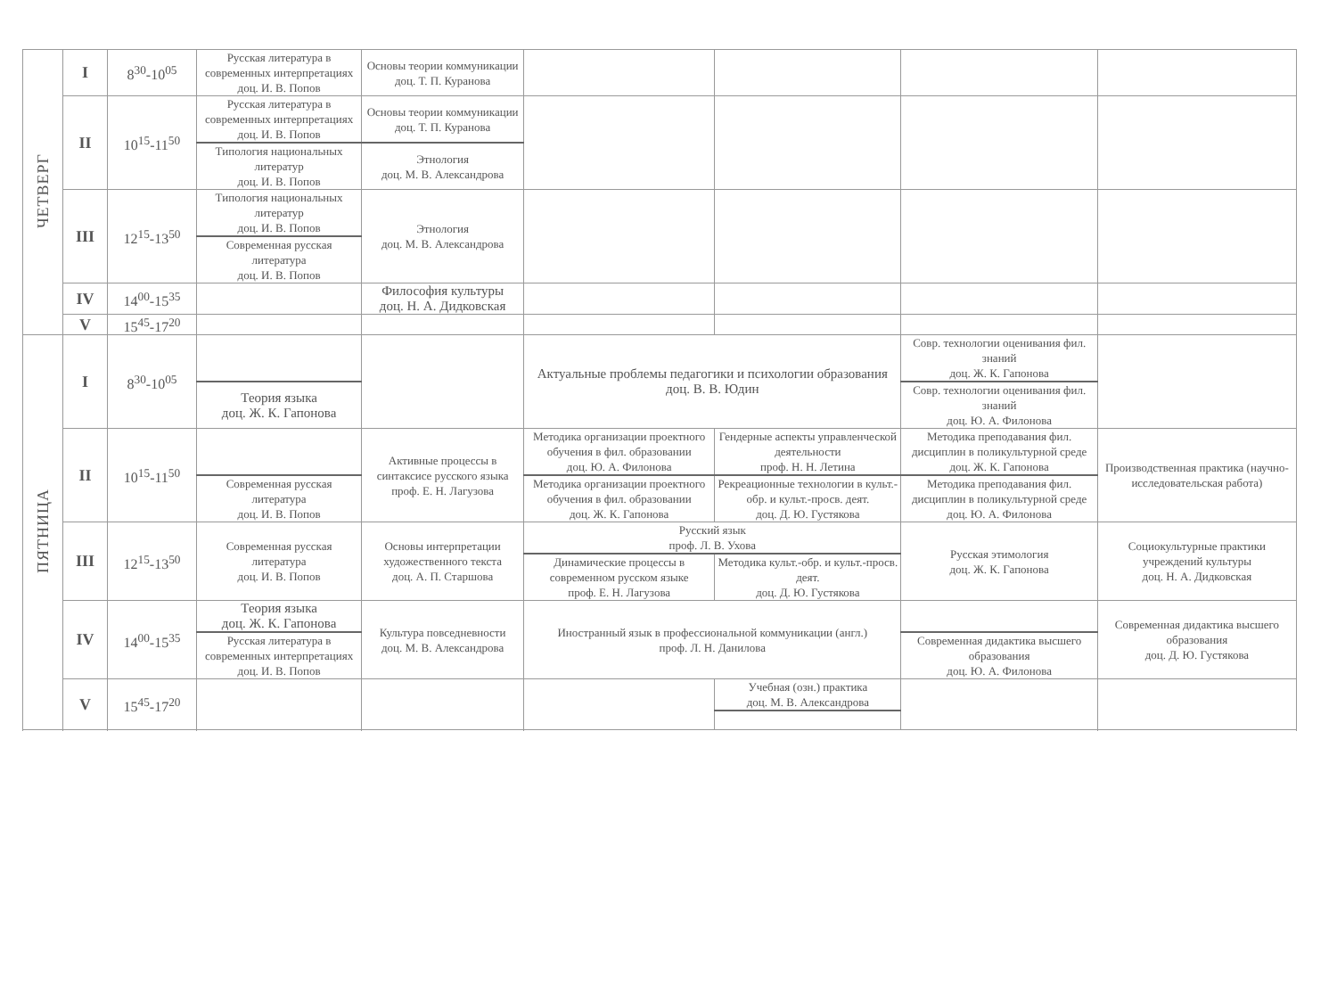| ЧЕТВЕРГ | I | 8<sup>30</sup>-10<sup>05</sup> | Русская литература в современных интерпретациях доц. И. В. Попов | Основы теории коммуникации доц. Т. П. Куранова | | | | |
| | II | 10<sup>15</sup>-11<sup>50</sup> | Русская литература в современных интерпретациях доц. И. В. Попов | Основы теории коммуникации доц. Т. П. Куранова | | | | |
| | | | Типология национальных литератур доц. И. В. Попов | Этнология доц. М. В. Александрова | | | | |
| | III | 12<sup>15</sup>-13<sup>50</sup> | Типология национальных литератур доц. И. В. Попов | Этнология доц. М. В. Александрова | | | | |
| | | | Современная русская литература доц. И. В. Попов | | | | | |
| | IV | 14<sup>00</sup>-15<sup>35</sup> | | Философия культуры доц. Н. А. Дидковская | | | | |
| | V | 15<sup>45</sup>-17<sup>20</sup> | | | | | | |
| ПЯТНИЦА | I | 8<sup>30</sup>-10<sup>05</sup> | | | Актуальные проблемы педагогики и психологии образования доц. В. В. Юдин | | Совр. технологии оценивания фил. знаний доц. Ж. К. Гапонова | |
| | | | Теория языка доц. Ж. К. Гапонова | | | | Совр. технологии оценивания фил. знаний доц. Ю. А. Филонова | |
| | II | 10<sup>15</sup>-11<sup>50</sup> | | Активные процессы в синтаксисе русского языка проф. Е. Н. Лагузова | Методика организации проектного обучения в фил. образовании доц. Ю. А. Филонова | Гендерные аспекты управленческой деятельности проф. Н. Н. Летина | Методика преподавания фил. дисциплин в поликультурной среде доц. Ж. К. Гапонова | Производственная практика (научно-исследовательская работа) |
| | | | Современная русская литература доц. И. В. Попов | | Методика организации проектного обучения в фил. образовании доц. Ж. К. Гапонова | Рекреационные технологии в культ.-обр. и культ.-просв. деят. доц. Д. Ю. Густякова | Методика преподавания фил. дисциплин в поликультурной среде доц. Ю. А. Филонова | |
| | III | 12<sup>15</sup>-13<sup>50</sup> | Современная русская литература доц. И. В. Попов | Основы интерпретации художественного текста доц. А. П. Старшова | Русский язык проф. Л. В. Ухова | | Русская этимология доц. Ж. К. Гапонова | Социокультурные практики учреждений культуры доц. Н. А. Дидковская |
| | | | | | Динамические процессы в современном русском языке проф. Е. Н. Лагузова | Методика культ.-обр. и культ.-просв. деят. доц. Д. Ю. Густякова | | |
| | IV | 14<sup>00</sup>-15<sup>35</sup> | Теория языка доц. Ж. К. Гапонова | Культура повседневности доц. М. В. Александрова | Иностранный язык в профессиональной коммуникации (англ.) проф. Л. Н. Данилова | | | Современная дидактика высшего образования доц. Д. Ю. Густякова |
| | | | Русская литература в современных интерпретациях доц. И. В. Попов | | | | Современная дидактика высшего образования доц. Ю. А. Филонова | |
| | V | 15<sup>45</sup>-17<sup>20</sup> | | | | Учебная (озн.) практика доц. М. В. Александрова | | |